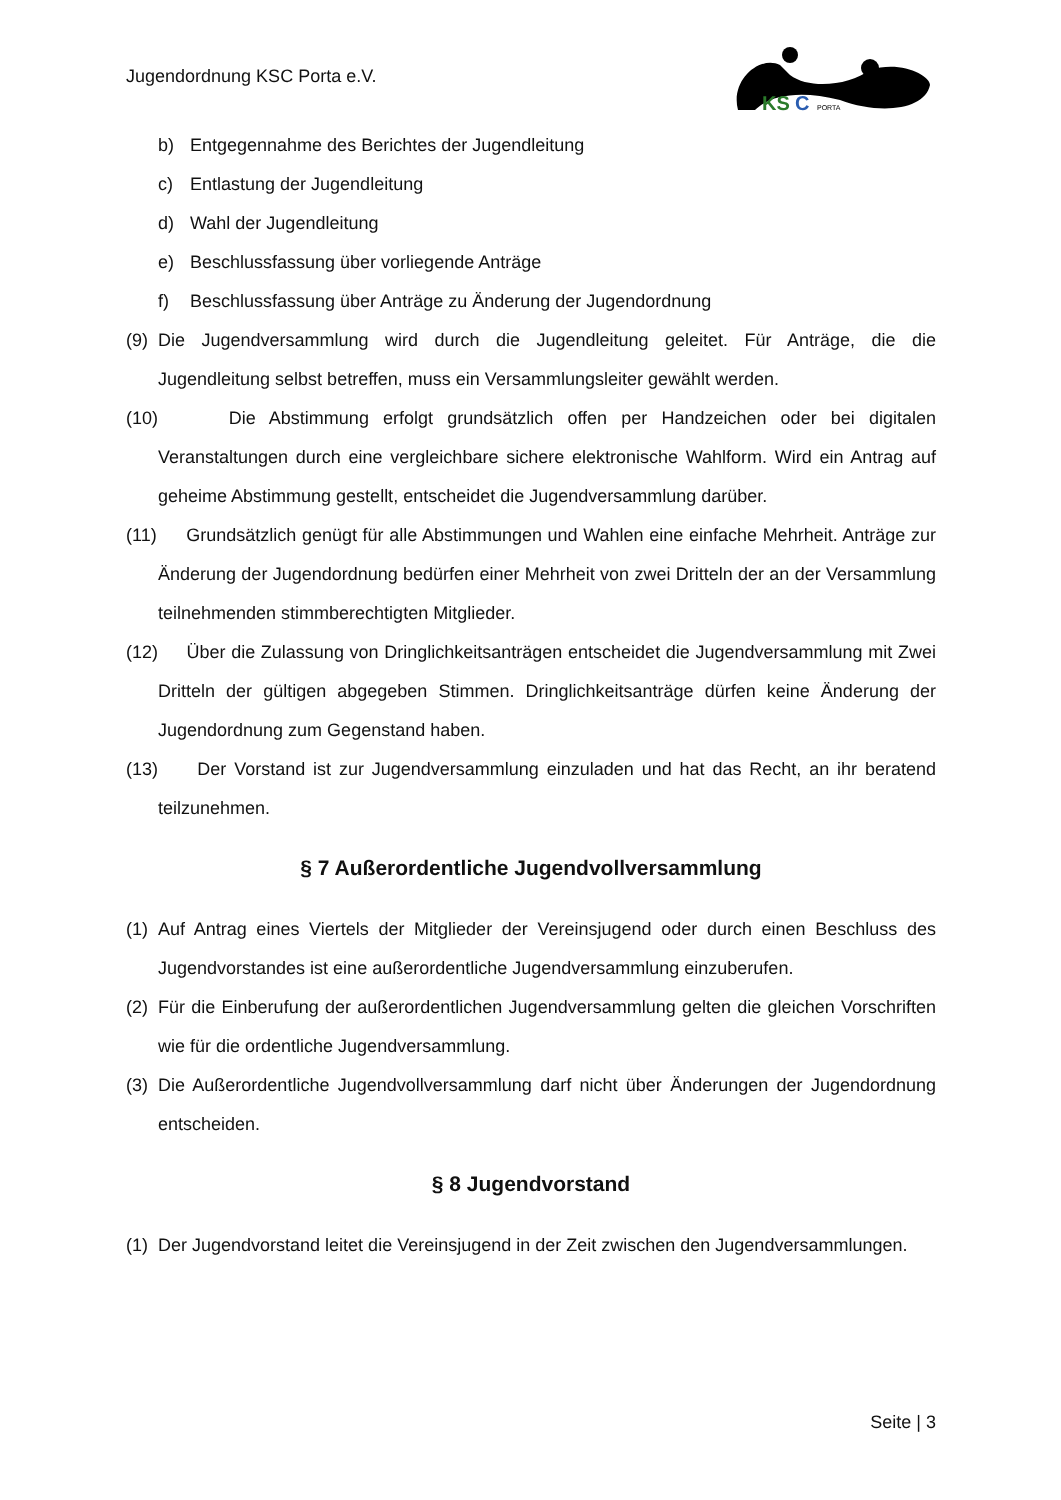Jugendordnung KSC Porta e.V.
KS
C
PORTA
b) Entgegennahme des Berichtes der Jugendleitung
c) Entlastung der Jugendleitung
d) Wahl der Jugendleitung
e) Beschlussfassung über vorliegende Anträge
f) Beschlussfassung über Anträge zu Änderung der Jugendordnung
(9) Die Jugendversammlung wird durch die Jugendleitung geleitet. Für Anträge, die die Jugendleitung selbst betreffen, muss ein Versammlungsleiter gewählt werden.
(10) Die Abstimmung erfolgt grundsätzlich offen per Handzeichen oder bei digitalen Veranstaltungen durch eine vergleichbare sichere elektronische Wahlform. Wird ein Antrag auf geheime Abstimmung gestellt, entscheidet die Jugendversammlung darüber.
(11) Grundsätzlich genügt für alle Abstimmungen und Wahlen eine einfache Mehrheit. Anträge zur Änderung der Jugendordnung bedürfen einer Mehrheit von zwei Dritteln der an der Versammlung teilnehmenden stimmberechtigten Mitglieder.
(12) Über die Zulassung von Dringlichkeitsanträgen entscheidet die Jugendversammlung mit Zwei Dritteln der gültigen abgegeben Stimmen. Dringlichkeitsanträge dürfen keine Änderung der Jugendordnung zum Gegenstand haben.
(13) Der Vorstand ist zur Jugendversammlung einzuladen und hat das Recht, an ihr beratend teilzunehmen.
§ 7 Außerordentliche Jugendvollversammlung
(1) Auf Antrag eines Viertels der Mitglieder der Vereinsjugend oder durch einen Beschluss des Jugendvorstandes ist eine außerordentliche Jugendversammlung einzuberufen.
(2) Für die Einberufung der außerordentlichen Jugendversammlung gelten die gleichen Vorschriften wie für die ordentliche Jugendversammlung.
(3) Die Außerordentliche Jugendvollversammlung darf nicht über Änderungen der Jugendordnung entscheiden.
§ 8 Jugendvorstand
(1) Der Jugendvorstand leitet die Vereinsjugend in der Zeit zwischen den Jugendversammlungen.
Seite | 3